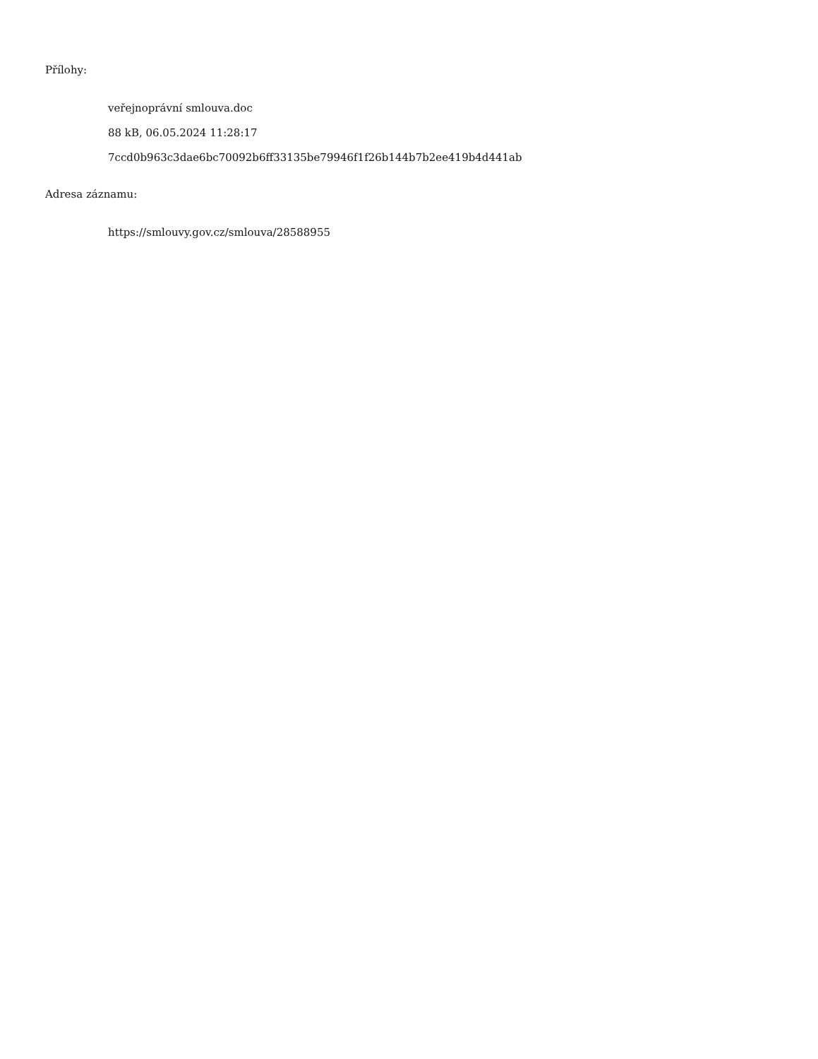Přílohy:
veřejnoprávní smlouva.doc
88 kB, 06.05.2024 11:28:17
7ccd0b963c3dae6bc70092b6ff33135be79946f1f26b144b7b2ee419b4d441ab
Adresa záznamu:
https://smlouvy.gov.cz/smlouva/28588955